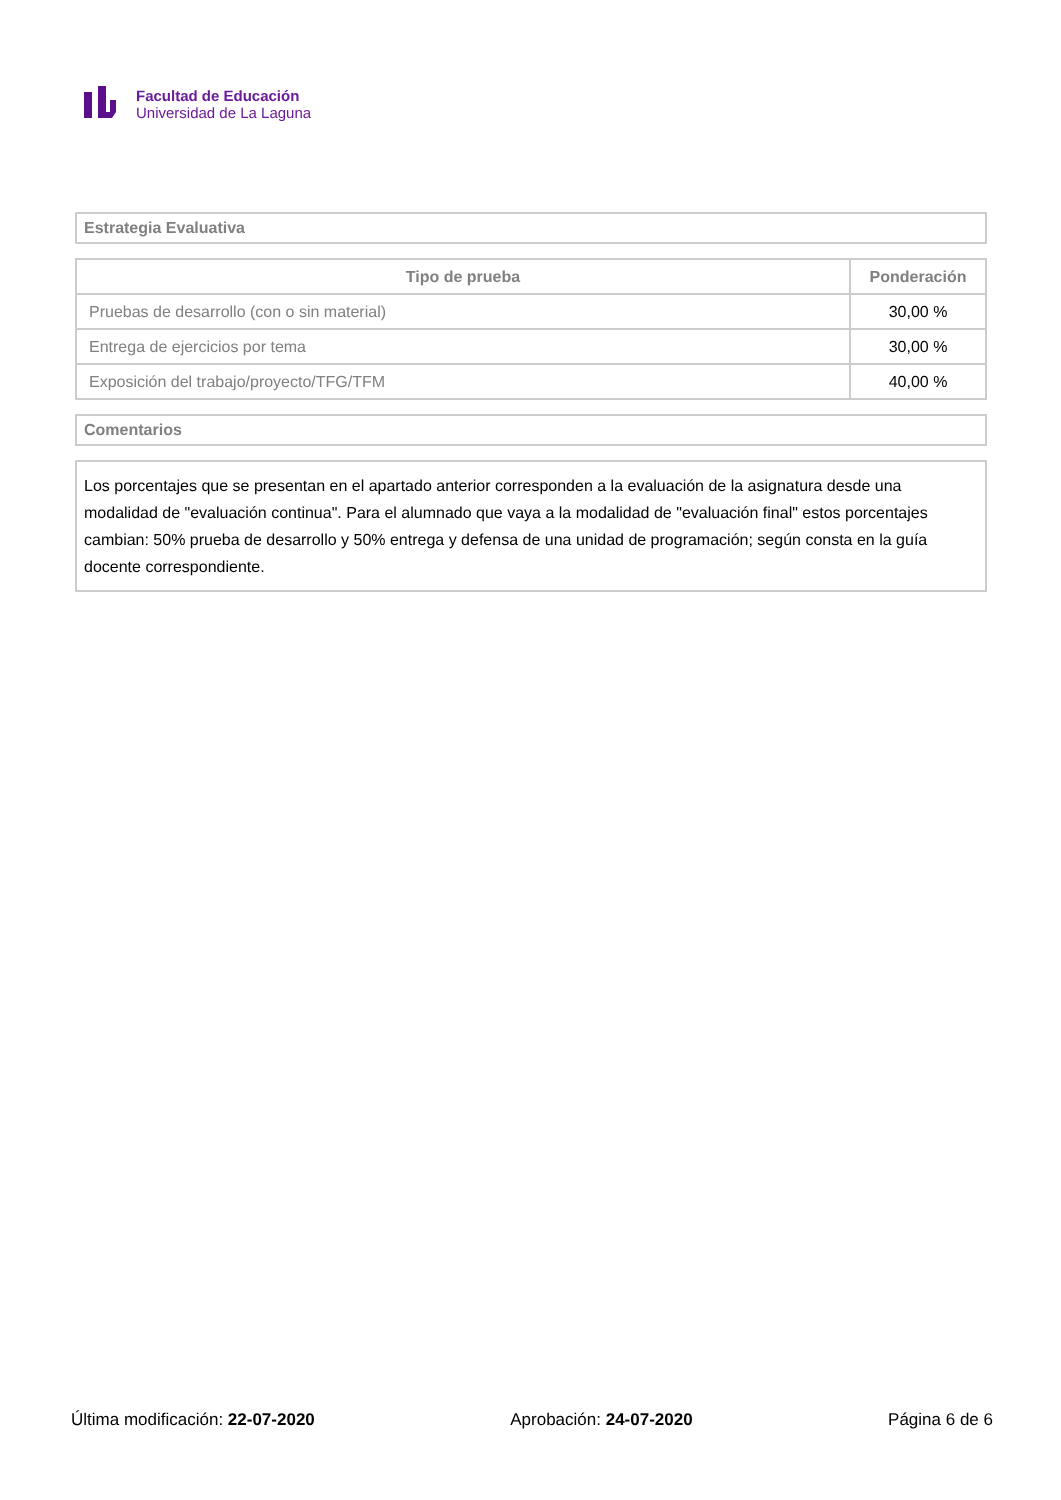Facultad de Educación
Universidad de La Laguna
Estrategia Evaluativa
| Tipo de prueba | Ponderación |
| --- | --- |
| Pruebas de desarrollo (con o sin material) | 30,00 % |
| Entrega de ejercicios por tema | 30,00 % |
| Exposición del trabajo/proyecto/TFG/TFM | 40,00 % |
Comentarios
Los porcentajes que se presentan en el apartado anterior corresponden a la evaluación de la asignatura desde una modalidad de "evaluación continua". Para el alumnado que vaya a la modalidad de "evaluación final" estos porcentajes cambian: 50% prueba de desarrollo y 50% entrega y defensa de una unidad de programación; según consta en la guía docente correspondiente.
Última modificación: 22-07-2020 Aprobación: 24-07-2020 Página 6 de 6